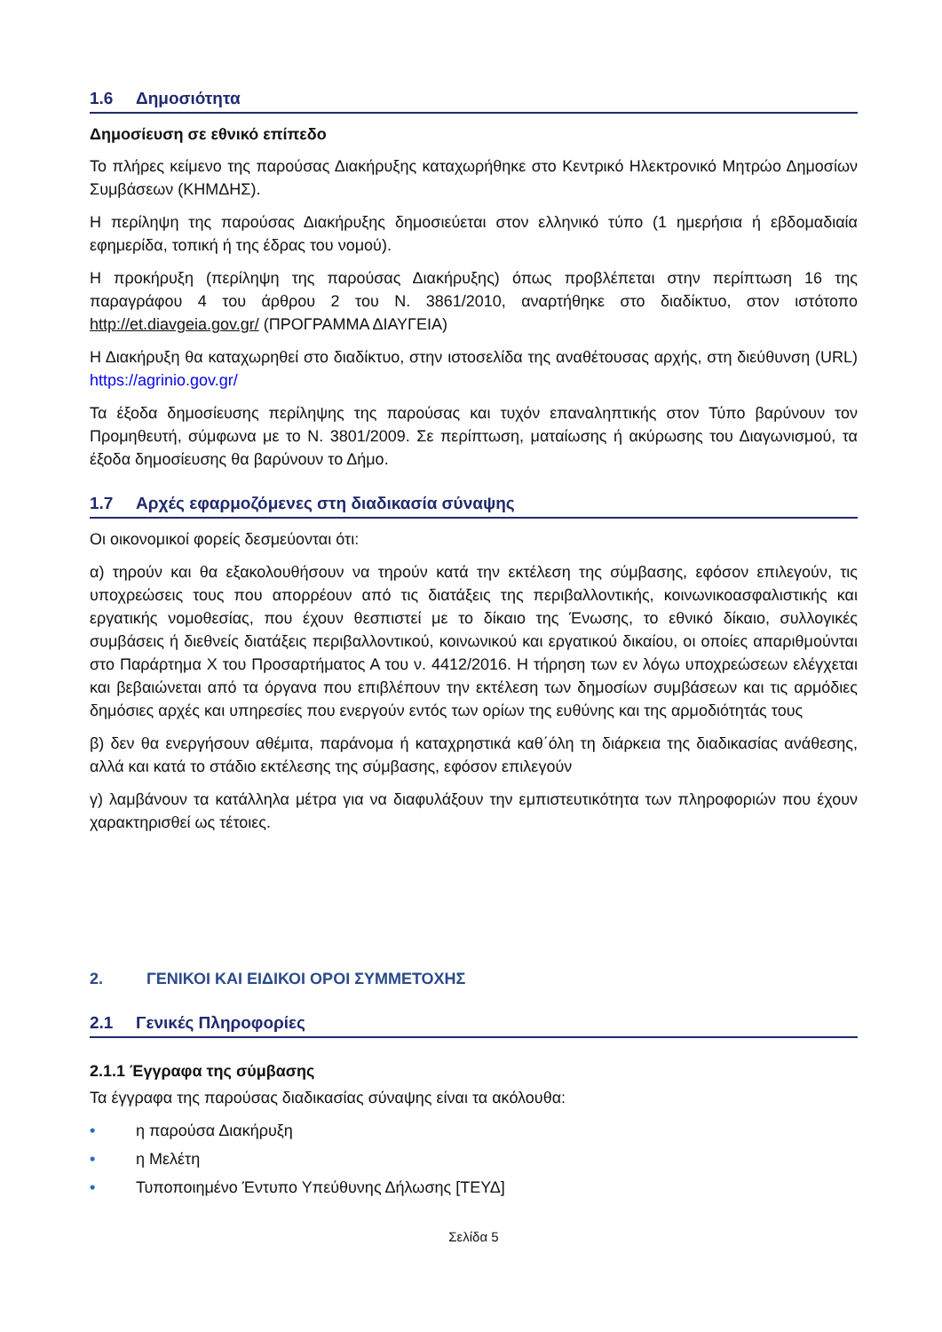1.6 Δημοσιότητα
Δημοσίευση σε εθνικό επίπεδο
Το πλήρες κείμενο της παρούσας Διακήρυξης καταχωρήθηκε στο Κεντρικό Ηλεκτρονικό Μητρώο Δημοσίων Συμβάσεων (ΚΗΜΔΗΣ).
Η περίληψη της παρούσας Διακήρυξης δημοσιεύεται στον ελληνικό τύπο (1 ημερήσια ή εβδομαδιαία εφημερίδα, τοπική ή της έδρας του νομού).
Η προκήρυξη (περίληψη της παρούσας Διακήρυξης) όπως προβλέπεται στην περίπτωση 16 της παραγράφου 4 του άρθρου 2 του Ν. 3861/2010, αναρτήθηκε στο διαδίκτυο, στον ιστότοπο http://et.diavgeia.gov.gr/ (ΠΡΟΓΡΑΜΜΑ ΔΙΑΥΓΕΙΑ)
Η Διακήρυξη θα καταχωρηθεί στο διαδίκτυο, στην ιστοσελίδα της αναθέτουσας αρχής, στη διεύθυνση (URL) https://agrinio.gov.gr/
Τα έξοδα δημοσίευσης περίληψης της παρούσας και τυχόν επαναληπτικής στον Τύπο βαρύνουν τον Προμηθευτή, σύμφωνα με το Ν. 3801/2009. Σε περίπτωση, ματαίωσης ή ακύρωσης του Διαγωνισμού, τα έξοδα δημοσίευσης θα βαρύνουν το Δήμο.
1.7 Αρχές εφαρμοζόμενες στη διαδικασία σύναψης
Οι οικονομικοί φορείς δεσμεύονται ότι:
α) τηρούν και θα εξακολουθήσουν να τηρούν κατά την εκτέλεση της σύμβασης, εφόσον επιλεγούν, τις υποχρεώσεις τους που απορρέουν από τις διατάξεις της περιβαλλοντικής, κοινωνικοασφαλιστικής και εργατικής νομοθεσίας, που έχουν θεσπιστεί με το δίκαιο της Ένωσης, το εθνικό δίκαιο, συλλογικές συμβάσεις ή διεθνείς διατάξεις περιβαλλοντικού, κοινωνικού και εργατικού δικαίου, οι οποίες απαριθμούνται στο Παράρτημα X του Προσαρτήματος Α του ν. 4412/2016. Η τήρηση των εν λόγω υποχρεώσεων ελέγχεται και βεβαιώνεται από τα όργανα που επιβλέπουν την εκτέλεση των δημοσίων συμβάσεων και τις αρμόδιες δημόσιες αρχές και υπηρεσίες που ενεργούν εντός των ορίων της ευθύνης και της αρμοδιότητάς τους
β) δεν θα ενεργήσουν αθέμιτα, παράνομα ή καταχρηστικά καθ΄όλη τη διάρκεια της διαδικασίας ανάθεσης, αλλά και κατά το στάδιο εκτέλεσης της σύμβασης, εφόσον επιλεγούν
γ) λαμβάνουν τα κατάλληλα μέτρα για να διαφυλάξουν την εμπιστευτικότητα των πληροφοριών που έχουν χαρακτηρισθεί ως τέτοιες.
2. ΓΕΝΙΚΟΙ ΚΑΙ ΕΙΔΙΚΟΙ ΟΡΟΙ ΣΥΜΜΕΤΟΧΗΣ
2.1 Γενικές Πληροφορίες
2.1.1 Έγγραφα της σύμβασης
Τα έγγραφα της παρούσας διαδικασίας σύναψης είναι τα ακόλουθα:
• η παρούσα Διακήρυξη
• η Μελέτη
• Τυποποιημένο Έντυπο Υπεύθυνης Δήλωσης [ΤΕΥΔ]
Σελίδα 5